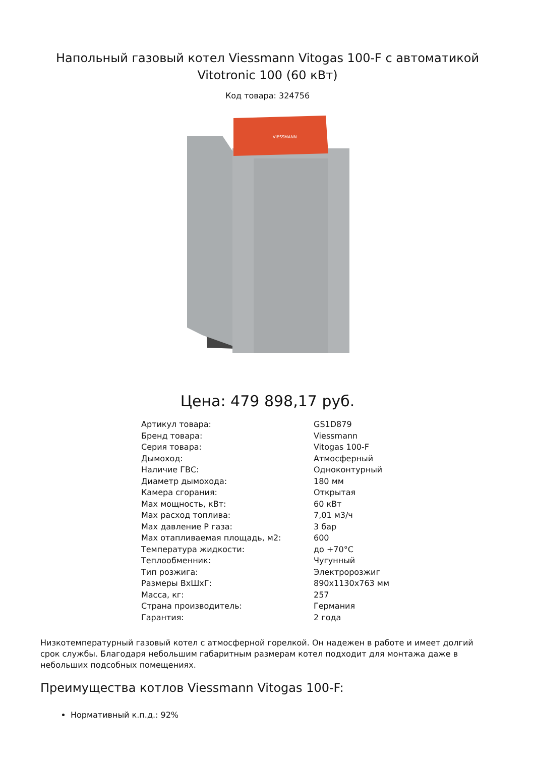Напольный газовый котел Viessmann Vitogas 100-F с автоматикой Vitotronic 100 (60 кВт)
Код товара: 324756
VIESSMANN
Цена: 479 898,17 руб.
| Артикул товара: | GS1D879 |
| Бренд товара: | Viessmann |
| Серия товара: | Vitogas 100-F |
| Дымоход: | Атмосферный |
| Наличие ГВС: | Одноконтурный |
| Диаметр дымохода: | 180 мм |
| Камера сгорания: | Открытая |
| Max мощность, кВт: | 60 кВт |
| Max расход топлива: | 7,01 м3/ч |
| Max давление Р газа: | 3 бар |
| Max отапливаемая площадь, м2: | 600 |
| Температура жидкости: | до +70°C |
| Теплообменник: | Чугунный |
| Тип розжига: | Электророзжиг |
| Размеры ВхШхГ: | 890x1130x763 мм |
| Масса, кг: | 257 |
| Страна производитель: | Германия |
| Гарантия: | 2 года |
Низкотемпературный газовый котел с атмосферной горелкой. Он надежен в работе и имеет долгий срок службы. Благодаря небольшим габаритным размерам котел подходит для монтажа даже в небольших подсобных помещениях.
Преимущества котлов Viessmann Vitogas 100-F:
Нормативный к.п.д.: 92%